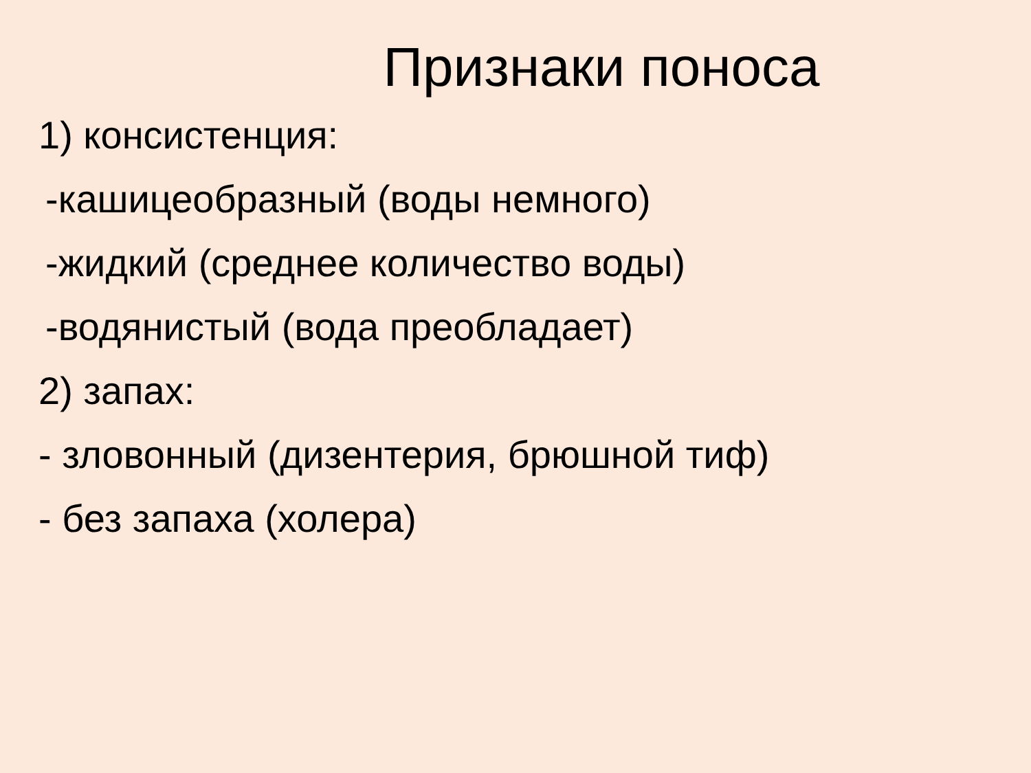Признаки поноса
1) консистенция:
-кашицеобразный (воды немного)
-жидкий (среднее количество воды)
-водянистый (вода преобладает)
2) запах:
- зловонный (дизентерия, брюшной тиф)
- без запаха (холера)